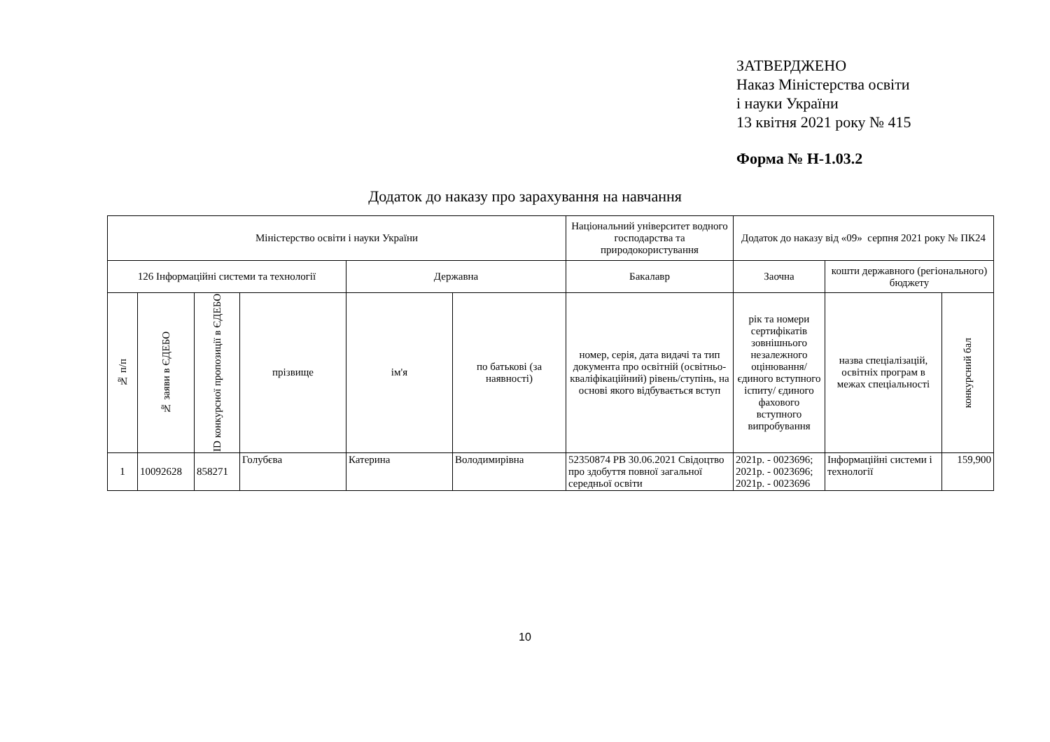ЗАТВЕРДЖЕНО
Наказ Міністерства освіти
і науки України
13 квітня 2021 року № 415
Форма № Н-1.03.2
Додаток до наказу про зарахування на навчання
| Міністерство освіти і науки України | | | | | | Національний університет водного господарства та природокористування | Додаток до наказу від «09» серпня 2021 року № ПК24 | | |
| 126 Інформаційні системи та технології | | | | Державна | | Бакалавр | Заочна | кошти державного (регіонального) бюджету | |
| № п/п | № заяви в ЄДЕБО | ID конкурсної пропозиції в ЄДЕБО | прізвище | ім'я | по батькові (за наявності) | номер, серія, дата видачі та тип документа про освітній (освітньо-кваліфікаційний) рівень/ступінь, на основі якого відбувається вступ | рік та номери сертифікатів зовнішнього незалежного оцінювання/ єдиного вступного іспиту/ єдиного фахового вступного випробування | назва спеціалізацій, освітніх програм в межах спеціальності | конкурсний бал |
| 1 | 10092628 | 858271 | Голубєва | Катерина | Володимирівна | 52350874 РВ 30.06.2021 Свідоцтво про здобуття повної загальної середньої освіти | 2021р. - 0023696; 2021р. - 0023696; 2021р. - 0023696 | Інформаційні системи і технології | 159,900 |
10